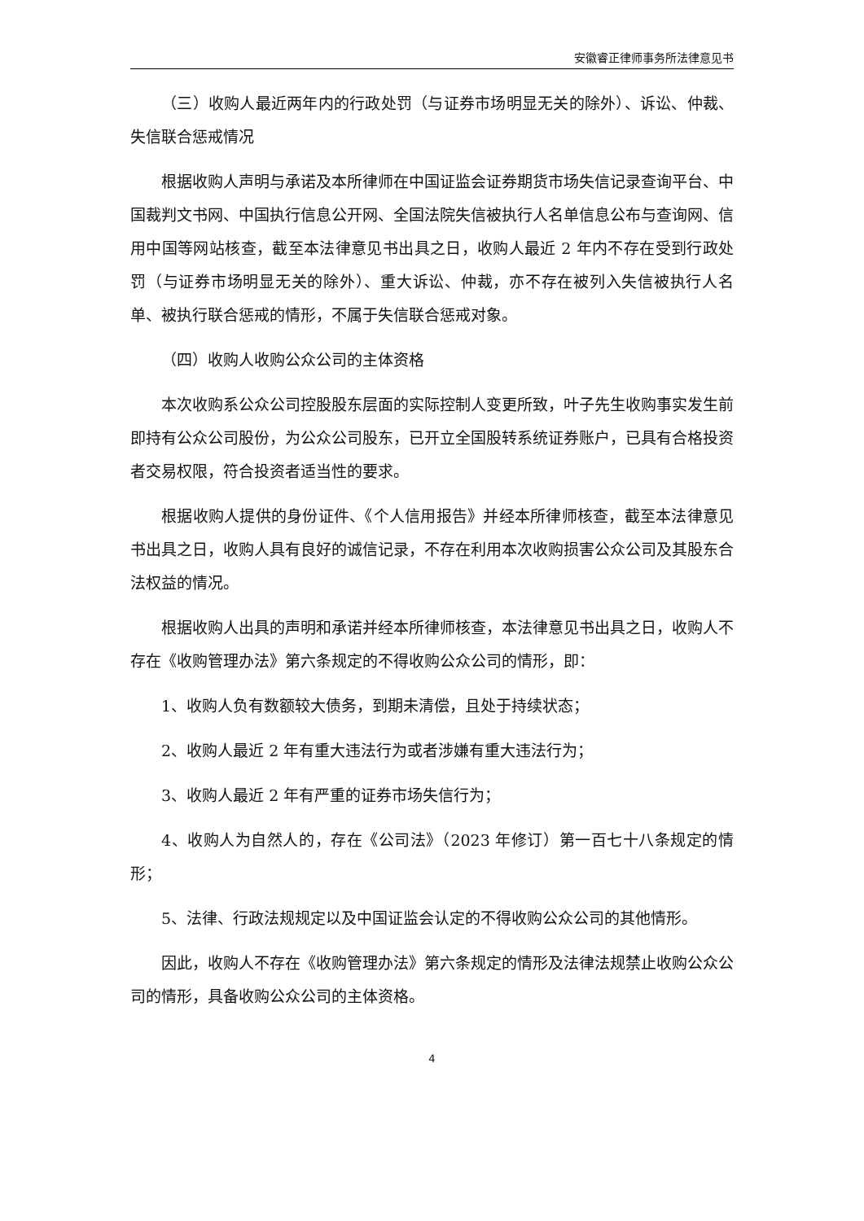安徽睿正律师事务所法律意见书
（三）收购人最近两年内的行政处罚（与证券市场明显无关的除外）、诉讼、仲裁、失信联合惩戒情况
根据收购人声明与承诺及本所律师在中国证监会证券期货市场失信记录查询平台、中国裁判文书网、中国执行信息公开网、全国法院失信被执行人名单信息公布与查询网、信用中国等网站核查，截至本法律意见书出具之日，收购人最近 2 年内不存在受到行政处罚（与证券市场明显无关的除外）、重大诉讼、仲裁，亦不存在被列入失信被执行人名单、被执行联合惩戒的情形，不属于失信联合惩戒对象。
（四）收购人收购公众公司的主体资格
本次收购系公众公司控股股东层面的实际控制人变更所致，叶子先生收购事实发生前即持有公众公司股份，为公众公司股东，已开立全国股转系统证券账户，已具有合格投资者交易权限，符合投资者适当性的要求。
根据收购人提供的身份证件、《个人信用报告》并经本所律师核查，截至本法律意见书出具之日，收购人具有良好的诚信记录，不存在利用本次收购损害公众公司及其股东合法权益的情况。
根据收购人出具的声明和承诺并经本所律师核查，本法律意见书出具之日，收购人不存在《收购管理办法》第六条规定的不得收购公众公司的情形，即：
1、收购人负有数额较大债务，到期未清偿，且处于持续状态；
2、收购人最近 2 年有重大违法行为或者涉嫌有重大违法行为；
3、收购人最近 2 年有严重的证券市场失信行为；
4、收购人为自然人的，存在《公司法》（2023 年修订）第一百七十八条规定的情形；
5、法律、行政法规规定以及中国证监会认定的不得收购公众公司的其他情形。
因此，收购人不存在《收购管理办法》第六条规定的情形及法律法规禁止收购公众公司的情形，具备收购公众公司的主体资格。
4